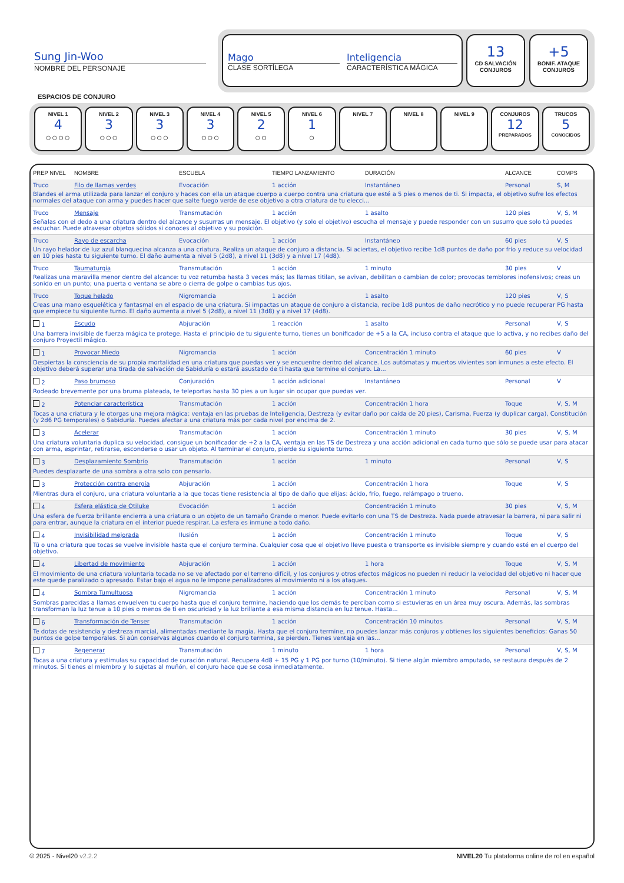Sung Jin-Woo
NOMBRE DEL PERSONAJE
Mago
CLASE SORTÍLEGA
Inteligencia
CARACTERÍSTICA MÁGICA
13
CD SALVACIÓN
CONJUROS
+5
BONIF. ATAQUE
CONJUROS
ESPACIOS DE CONJURO
NIVEL 1
4
○○○○
NIVEL 2
3
○○○
NIVEL 3
3
○○○
NIVEL 4
3
○○○
NIVEL 5
2
○○
NIVEL 6
1
○
NIVEL 7 NIVEL 8 NIVEL 9 CONJUROS
12
PREPARADOS
TRUCOS
5
CONOCIDOS
| PREP NIVEL | NOMBRE | ESCUELA | TIEMPO LANZAMIENTO | DURACIÓN | ALCANCE | COMPS |
| --- | --- | --- | --- | --- | --- | --- |
| Truco | Filo de llamas verdes | Evocación | 1 acción | Instantáneo | Personal | S, M |
| Blandes el arma utilizada para lanzar el conjuro y haces con ella un ataque cuerpo a cuerpo contra una criatura que esté a 5 pies o menos de ti. Si impacta, el objetivo sufre los efectos normales del ataque con arma y puedes hacer que salte fuego verde de ese objetivo a otra criatura de tu elecci... | | | | | | |
| Truco | Mensaje | Transmutación | 1 acción | 1 asalto | 120 pies | V, S, M |
| Señalas con el dedo a una criatura dentro del alcance y susurras un mensaje. El objetivo (y solo el objetivo) escucha el mensaje y puede responder con un susurro que solo tú puedes escuchar. Puede atravesar objetos sólidos si conoces al objetivo y su posición. | | | | | | |
| Truco | Rayo de escarcha | Evocación | 1 acción | Instantáneo | 60 pies | V, S |
| Un rayo helador de luz azul blanquecina alcanza a una criatura. Realiza un ataque de conjuro a distancia. Si aciertas, el objetivo recibe 1d8 puntos de daño por frío y reduce su velocidad en 10 pies hasta tu siguiente turno. El daño aumenta a nivel 5 (2d8), a nivel 11 (3d8) y a nivel 17 (4d8). | | | | | | |
| Truco | Taumaturgia | Transmutación | 1 acción | 1 minuto | 30 pies | V |
| Realizas una maravilla menor dentro del alcance: tu voz retumba hasta 3 veces más; las llamas titilan, se avivan, debilitan o cambian de color; provocas temblores inofensivos; creas un sonido en un punto; una puerta o ventana se abre o cierra de golpe o cambias tus ojos. | | | | | | |
| Truco | Toque helado | Nigromancia | 1 acción | 1 asalto | 120 pies | V, S |
| Creas una mano esquelética y fantasmal en el espacio de una criatura. Si impactas un ataque de conjuro a distancia, recibe 1d8 puntos de daño necrótico y no puede recuperar PG hasta que empiece tu siguiente turno. El daño aumenta a nivel 5 (2d8), a nivel 11 (3d8) y a nivel 17 (4d8). | | | | | | |
| 1 | Escudo | Abjuración | 1 reacción | 1 asalto | Personal | V, S |
| Una barrera invisible de fuerza mágica te protege. Hasta el principio de tu siguiente turno, tienes un bonificador de +5 a la CA, incluso contra el ataque que lo activa, y no recibes daño del conjuro Proyectil mágico. | | | | | | |
| 1 | Provocar Miedo | Nigromancia | 1 acción | Concentración 1 minuto | 60 pies | V |
| Despiertas la consciencia de su propia mortalidad en una criatura que puedas ver y se encuentre dentro del alcance. Los autómatas y muertos vivientes son inmunes a este efecto. El objetivo deberá superar una tirada de salvación de Sabiduría o estará asustado de ti hasta que termine el conjuro. La... | | | | | | |
| 2 | Paso brumoso | Conjuración | 1 acción adicional | Instantáneo | Personal | V |
| Rodeado brevemente por una bruma plateada, te teleportas hasta 30 pies a un lugar sin ocupar que puedas ver. | | | | | | |
| 2 | Potenciar característica | Transmutación | 1 acción | Concentración 1 hora | Toque | V, S, M |
| Tocas a una criatura y le otorgas una mejora mágica: ventaja en las pruebas de Inteligencia, Destreza (y evitar daño por caída de 20 pies), Carisma, Fuerza (y duplicar carga), Constitución (y 2d6 PG temporales) o Sabiduría. Puedes afectar a una criatura más por cada nivel por encima de 2. | | | | | | |
| 3 | Acelerar | Transmutación | 1 acción | Concentración 1 minuto | 30 pies | V, S, M |
| Una criatura voluntaria duplica su velocidad, consigue un bonificador de +2 a la CA, ventaja en las TS de Destreza y una acción adicional en cada turno que sólo se puede usar para atacar con arma, esprintar, retirarse, esconderse o usar un objeto. Al terminar el conjuro, pierde su siguiente turno. | | | | | | |
| 3 | Desplazamiento Sombrío | Transmutación | 1 acción | 1 minuto | Personal | V, S |
| Puedes desplazarte de una sombra a otra solo con pensarlo. | | | | | | |
| 3 | Protección contra energía | Abjuración | 1 acción | Concentración 1 hora | Toque | V, S |
| Mientras dura el conjuro, una criatura voluntaria a la que tocas tiene resistencia al tipo de daño que elijas: ácido, frío, fuego, relámpago o trueno. | | | | | | |
| 4 | Esfera elástica de Otiluke | Evocación | 1 acción | Concentración 1 minuto | 30 pies | V, S, M |
| Una esfera de fuerza brillante encierra a una criatura o un objeto de un tamaño Grande o menor. Puede evitarlo con una TS de Destreza. Nada puede atravesar la barrera, ni para salir ni para entrar, aunque la criatura en el interior puede respirar. La esfera es inmune a todo daño. | | | | | | |
| 4 | Invisibilidad mejorada | Ilusión | 1 acción | Concentración 1 minuto | Toque | V, S |
| Tú o una criatura que tocas se vuelve invisible hasta que el conjuro termina. Cualquier cosa que el objetivo lleve puesta o transporte es invisible siempre y cuando esté en el cuerpo del objetivo. | | | | | | |
| 4 | Libertad de movimiento | Abjuración | 1 acción | 1 hora | Toque | V, S, M |
| El movimiento de una criatura voluntaria tocada no se ve afectado por el terreno difícil, y los conjuros y otros efectos mágicos no pueden ni reducir la velocidad del objetivo ni hacer que este quede paralizado o apresado. Estar bajo el agua no le impone penalizadores al movimiento ni a los ataques. | | | | | | |
| 4 | Sombra Tumultuosa | Nigromancia | 1 acción | Concentración 1 minuto | Personal | V, S, M |
| Sombras parecidas a llamas envuelven tu cuerpo hasta que el conjuro termine, haciendo que los demás te perciban como si estuvieras en un área muy oscura. Además, las sombras transforman la luz tenue a 10 pies o menos de ti en oscuridad y la luz brillante a esa misma distancia en luz tenue. Hasta... | | | | | | |
| 6 | Transformación de Tenser | Transmutación | 1 acción | Concentración 10 minutos | Personal | V, S, M |
| Te dotas de resistencia y destreza marcial, alimentadas mediante la magia. Hasta que el conjuro termine, no puedes lanzar más conjuros y obtienes los siguientes beneficios: Ganas 50 puntos de golpe temporales. Si aún conservas algunos cuando el conjuro termina, se pierden. Tienes ventaja en las... | | | | | | |
| 7 | Regenerar | Transmutación | 1 minuto | 1 hora | Personal | V, S, M |
| Tocas a una criatura y estimulas su capacidad de curación natural. Recupera 4d8 + 15 PG y 1 PG por turno (10/minuto). Si tiene algún miembro amputado, se restaura después de 2 minutos. Si tienes el miembro y lo sujetas al muñón, el conjuro hace que se cosa inmediatamente. | | | | | | |
© 2025 - Nivel20 v2.2.2 NIVEL20 Tu plataforma online de rol en español